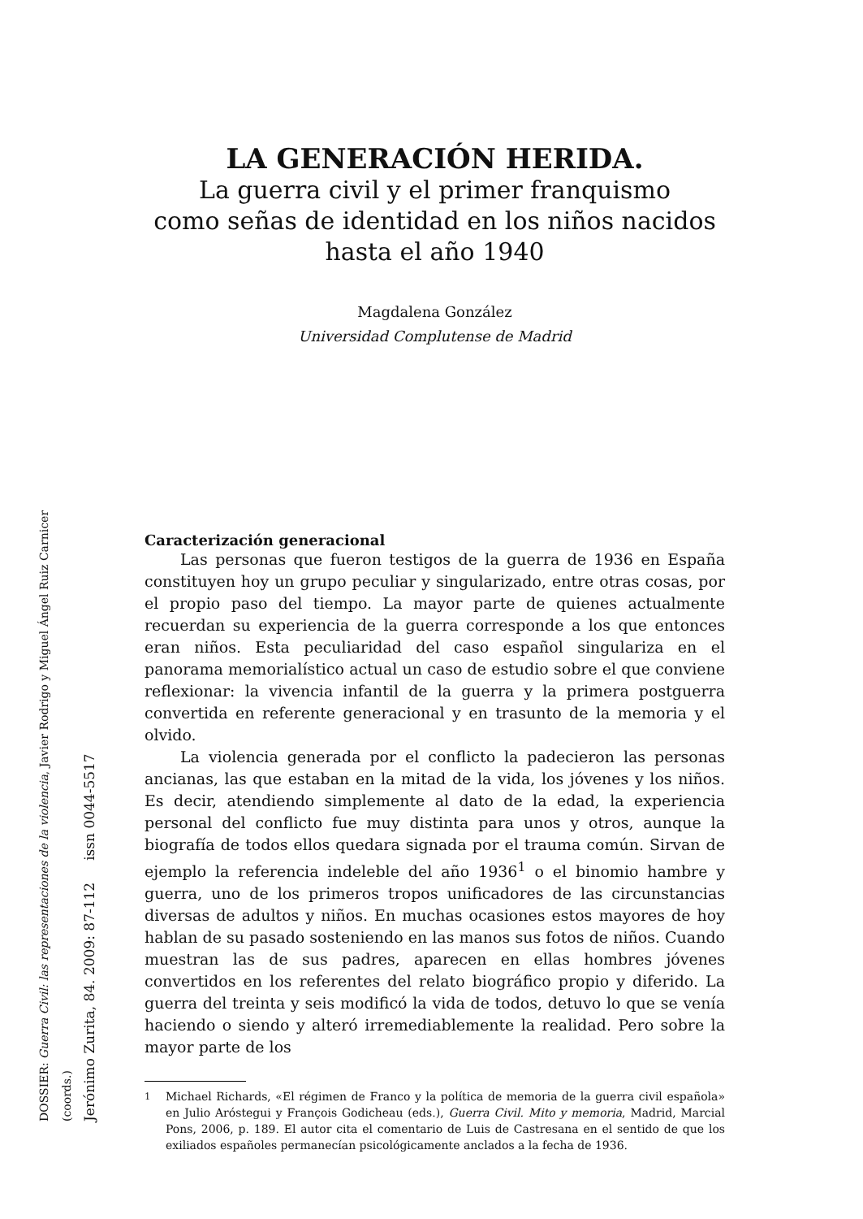LA GENERACIÓN HERIDA.
La guerra civil y el primer franquismo
como señas de identidad en los niños nacidos
hasta el año 1940
Magdalena González
Universidad Complutense de Madrid
Caracterización generacional
Las personas que fueron testigos de la guerra de 1936 en España constituyen hoy un grupo peculiar y singularizado, entre otras cosas, por el propio paso del tiempo. La mayor parte de quienes actualmente recuerdan su experiencia de la guerra corresponde a los que entonces eran niños. Esta peculiaridad del caso español singulariza en el panorama memorialístico actual un caso de estudio sobre el que conviene reflexionar: la vivencia infantil de la guerra y la primera postguerra convertida en referente generacional y en trasunto de la memoria y el olvido.
La violencia generada por el conflicto la padecieron las personas ancianas, las que estaban en la mitad de la vida, los jóvenes y los niños. Es decir, atendiendo simplemente al dato de la edad, la experiencia personal del conflicto fue muy distinta para unos y otros, aunque la biografía de todos ellos quedara signada por el trauma común. Sirvan de ejemplo la referencia indeleble del año 1936<sup>1</sup> o el binomio hambre y guerra, uno de los primeros tropos unificadores de las circunstancias diversas de adultos y niños. En muchas ocasiones estos mayores de hoy hablan de su pasado sosteniendo en las manos sus fotos de niños. Cuando muestran las de sus padres, aparecen en ellas hombres jóvenes convertidos en los referentes del relato biográfico propio y diferido. La guerra del treinta y seis modificó la vida de todos, detuvo lo que se venía haciendo o siendo y alteró irremediablemente la realidad. Pero sobre la mayor parte de los
<sup>1</sup> Michael Richards, «El régimen de Franco y la política de memoria de la guerra civil española» en Julio Aróstegui y François Godicheau (eds.), Guerra Civil. Mito y memoria, Madrid, Marcial Pons, 2006, p. 189. El autor cita el comentario de Luis de Castresana en el sentido de que los exiliados españoles permanecían psicológicamente anclados a la fecha de 1936.
DOSSIER: Guerra Civil: las representaciones de la violencia, Javier Rodrigo y Miguel Ángel Ruiz Carnicer (coords.)
Jerónimo Zurita, 84. 2009: 87-112 issn 0044-5517